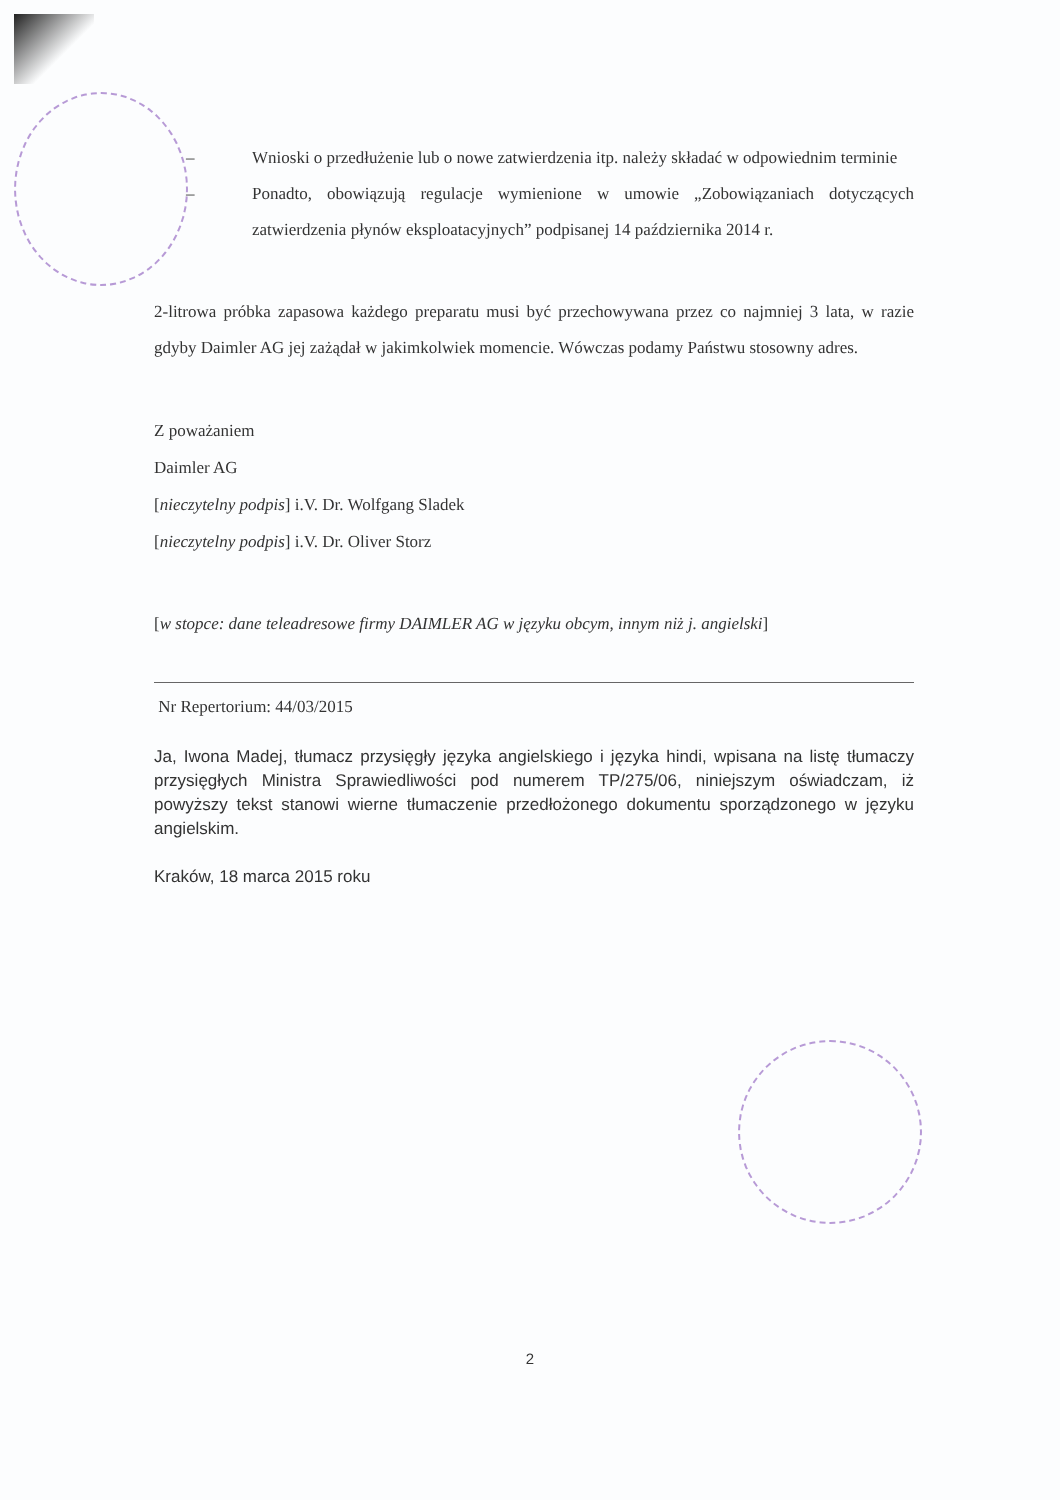– Wnioski o przedłużenie lub o nowe zatwierdzenia itp. należy składać w odpowiednim terminie
– Ponadto, obowiązują regulacje wymienione w umowie „Zobowiązaniach dotyczących zatwierdzenia płynów eksploatacyjnych” podpisanej 14 października 2014 r.
2-litrowa próbka zapasowa każdego preparatu musi być przechowywana przez co najmniej 3 lata, w razie gdyby Daimler AG jej zażądał w jakimkolwiek momencie. Wówczas podamy Państwu stosowny adres.
Z poważaniem
Daimler AG
[nieczytelny podpis] i.V. Dr. Wolfgang Sladek
[nieczytelny podpis] i.V. Dr. Oliver Storz
[w stopce: dane teleadresowe firmy DAIMLER AG w języku obcym, innym niż j. angielski]
Nr Repertorium: 44/03/2015
Ja, Iwona Madej, tłumacz przysięgły języka angielskiego i języka hindi, wpisana na listę tłumaczy przysięgłych Ministra Sprawiedliwości pod numerem TP/275/06, niniejszym oświadczam, iż powyższy tekst stanowi wierne tłumaczenie przedłożonego dokumentu sporządzonego w języku angielskim.
Kraków, 18 marca 2015 roku
2